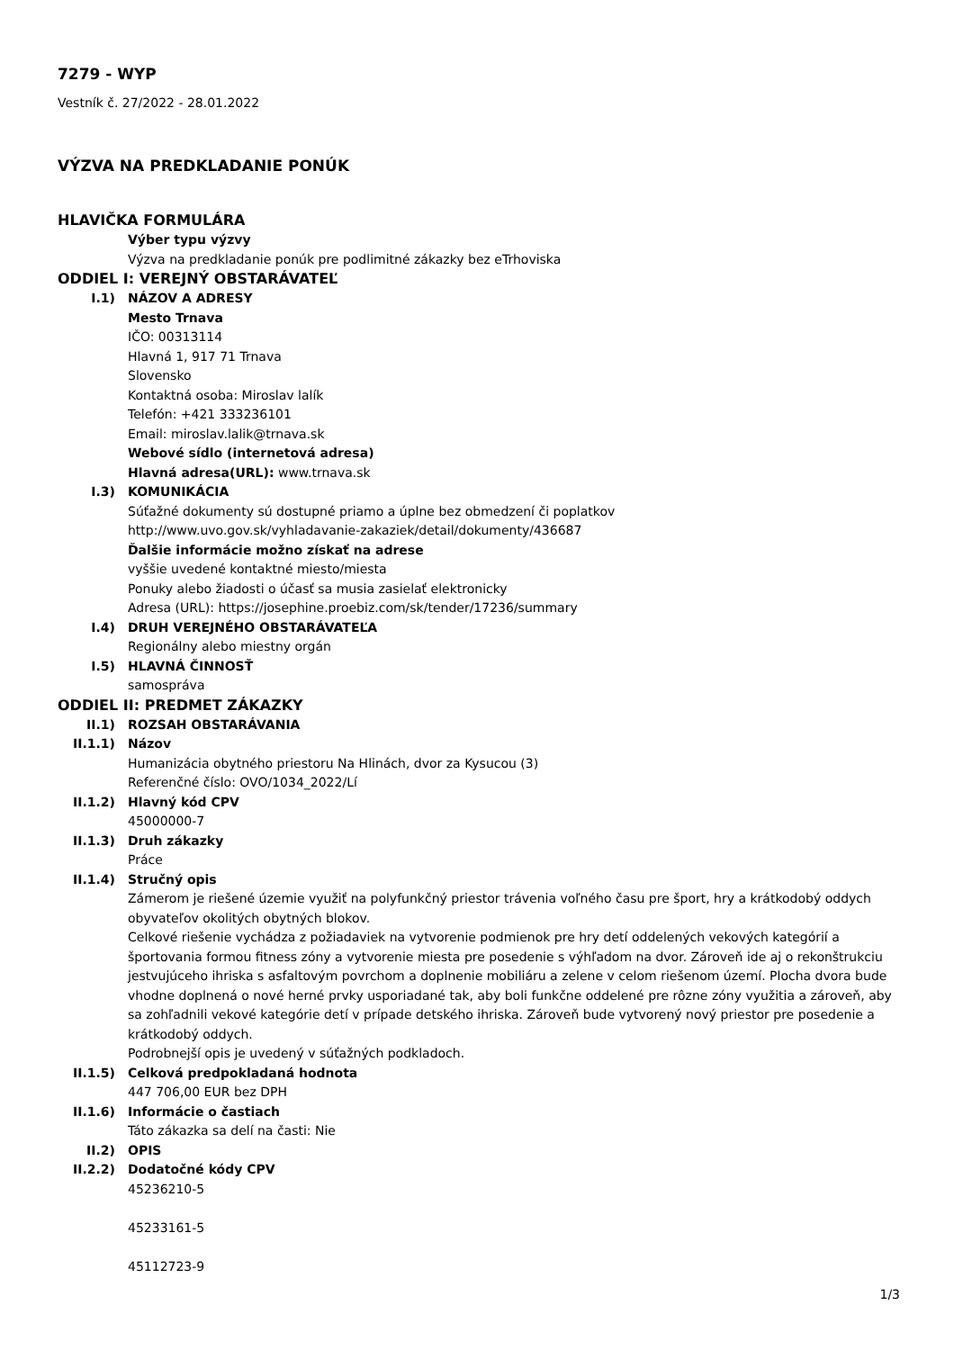7279 - WYP
Vestník č. 27/2022 - 28.01.2022
VÝZVA NA PREDKLADANIE PONÚK
HLAVIČKA FORMULÁRA
Výber typu výzvy
Výzva na predkladanie ponúk pre podlimitné zákazky bez eTrhoviska
ODDIEL I: VEREJNÝ OBSTARÁVATEĽ
I.1) NÁZOV A ADRESY
Mesto Trnava
IČO: 00313114
Hlavná 1, 917 71 Trnava
Slovensko
Kontaktná osoba: Miroslav lalík
Telefón: +421 333236101
Email: miroslav.lalik@trnava.sk
Webové sídlo (internetová adresa)
Hlavná adresa(URL): www.trnava.sk
I.3) KOMUNIKÁCIA
Súťažné dokumenty sú dostupné priamo a úplne bez obmedzení či poplatkov
http://www.uvo.gov.sk/vyhladavanie-zakaziek/detail/dokumenty/436687
Ďalšie informácie možno získať na adrese
vyššie uvedené kontaktné miesto/miesta
Ponuky alebo žiadosti o účasť sa musia zasielať elektronicky
Adresa (URL): https://josephine.proebiz.com/sk/tender/17236/summary
I.4) DRUH VEREJNÉHO OBSTARÁVATEĽA
Regionálny alebo miestny orgán
I.5) HLAVNÁ ČINNOSŤ
samospráva
ODDIEL II: PREDMET ZÁKAZKY
II.1) ROZSAH OBSTARÁVANIA
II.1.1) Názov
Humanizácia obytného priestoru Na Hlinách, dvor za Kysucou (3)
Referenčné číslo: OVO/1034_2022/Lí
II.1.2) Hlavný kód CPV
45000000-7
II.1.3) Druh zákazky
Práce
II.1.4) Stručný opis
Zámerom je riešené územie využiť na polyfunkčný priestor trávenia voľného času pre šport, hry a krátkodobý oddych obyvateľov okolitých obytných blokov.
Celkové riešenie vychádza z požiadaviek na vytvorenie podmienok pre hry detí oddelených vekových kategórií a športovania formou fitness zóny a vytvorenie miesta pre posedenie s výhľadom na dvor. Zároveň ide aj o rekonštrukciu jestvujúceho ihriska s asfaltovým povrchom a doplnenie mobiliáru a zelene v celom riešenom území. Plocha dvora bude vhodne doplnená o nové herné prvky usporiadané tak, aby boli funkčne oddelené pre rôzne zóny využitia a zároveň, aby sa zohľadnili vekové kategórie detí v prípade detského ihriska. Zároveň bude vytvorený nový priestor pre posedenie a krátkodobý oddych.
Podrobnejší opis je uvedený v súťažných podkladoch.
II.1.5) Celková predpokladaná hodnota
447 706,00 EUR bez DPH
II.1.6) Informácie o častiach
Táto zákazka sa delí na časti: Nie
II.2) OPIS
II.2.2) Dodatočné kódy CPV
45236210-5
45233161-5
45112723-9
1/3